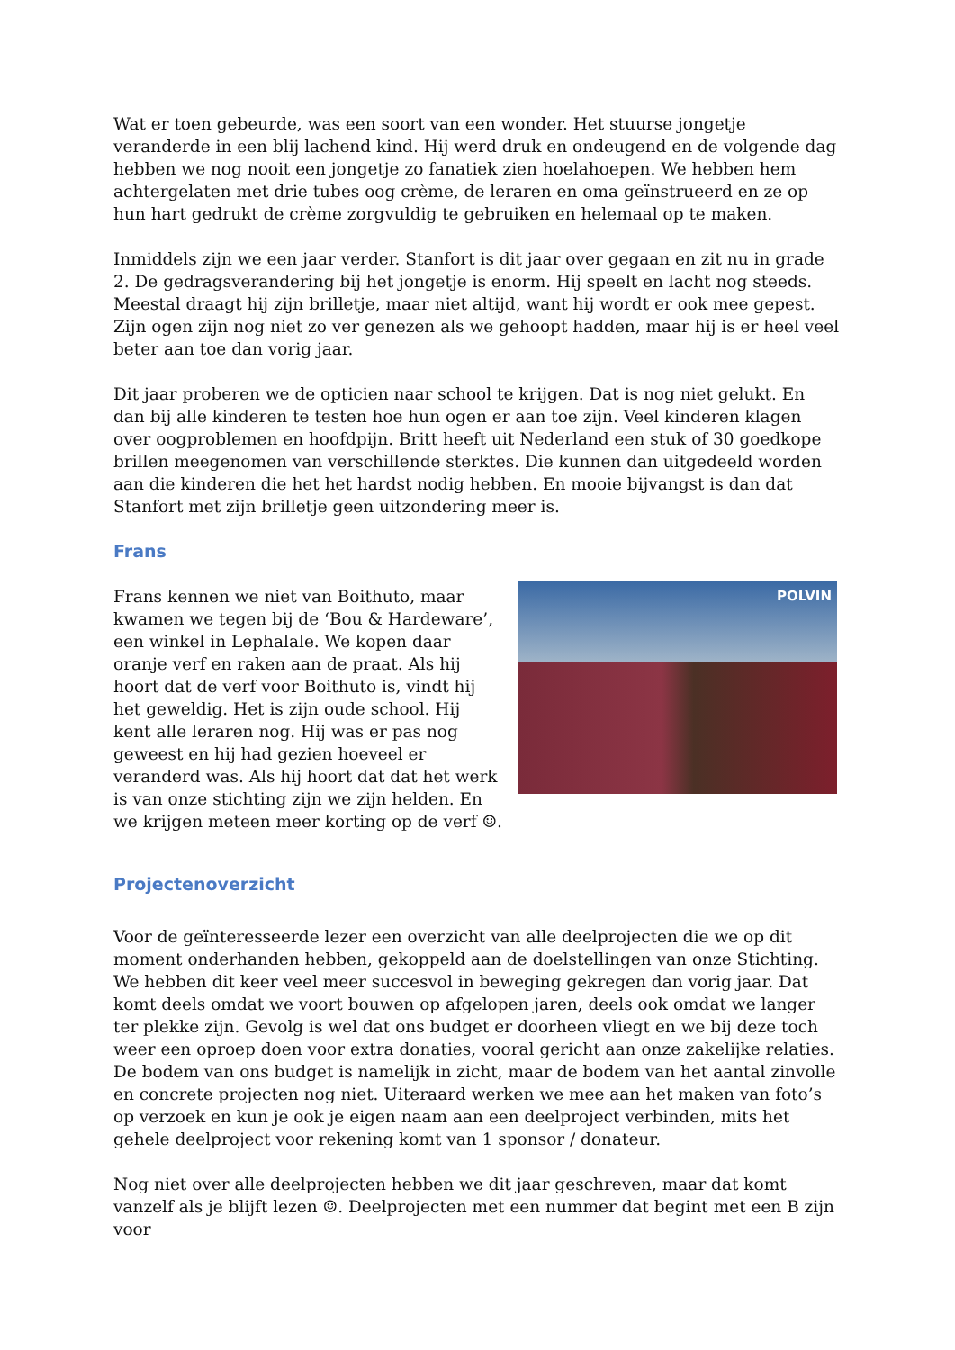Wat er toen gebeurde, was een soort van een wonder. Het stuurse jongetje veranderde in een blij lachend kind. Hij werd druk en ondeugend en de volgende dag hebben we nog nooit een jongetje zo fanatiek zien hoelahoepen. We hebben hem achtergelaten met drie tubes oog crème, de leraren en oma geïnstrueerd en ze op hun hart gedrukt de crème zorgvuldig te gebruiken en helemaal op te maken.
Inmiddels zijn we een jaar verder. Stanfort is dit jaar over gegaan en zit nu in grade 2. De gedragsverandering bij het jongetje is enorm. Hij speelt en lacht nog steeds. Meestal draagt hij zijn brilletje, maar niet altijd, want hij wordt er ook mee gepest. Zijn ogen zijn nog niet zo ver genezen als we gehoopt hadden, maar hij is er heel veel beter aan toe dan vorig jaar.
Dit jaar proberen we de opticien naar school te krijgen. Dat is nog niet gelukt. En dan bij alle kinderen te testen hoe hun ogen er aan toe zijn. Veel kinderen klagen over oogproblemen en hoofdpijn. Britt heeft uit Nederland een stuk of 30 goedkope brillen meegenomen van verschillende sterktes. Die kunnen dan uitgedeeld worden aan die kinderen die het het hardst nodig hebben. En mooie bijvangst is dan dat Stanfort met zijn brilletje geen uitzondering meer is.
Frans
Frans kennen we niet van Boithuto, maar kwamen we tegen bij de ‘Bou & Hardeware’, een winkel in Lephalale. We kopen daar oranje verf en raken aan de praat. Als hij hoort dat de verf voor Boithuto is, vindt hij het geweldig. Het is zijn oude school. Hij kent alle leraren nog. Hij was er pas nog geweest en hij had gezien hoeveel er veranderd was. Als hij hoort dat dat het werk is van onze stichting zijn we zijn helden. En we krijgen meteen meer korting op de verf ☺.
POLVIN
Projectenoverzicht
Voor de geïnteresseerde lezer een overzicht van alle deelprojecten die we op dit moment onderhanden hebben, gekoppeld aan de doelstellingen van onze Stichting. We hebben dit keer veel meer succesvol in beweging gekregen dan vorig jaar. Dat komt deels omdat we voort bouwen op afgelopen jaren, deels ook omdat we langer ter plekke zijn. Gevolg is wel dat ons budget er doorheen vliegt en we bij deze toch weer een oproep doen voor extra donaties, vooral gericht aan onze zakelijke relaties. De bodem van ons budget is namelijk in zicht, maar de bodem van het aantal zinvolle en concrete projecten nog niet. Uiteraard werken we mee aan het maken van foto’s op verzoek en kun je ook je eigen naam aan een deelproject verbinden, mits het gehele deelproject voor rekening komt van 1 sponsor / donateur.
Nog niet over alle deelprojecten hebben we dit jaar geschreven, maar dat komt vanzelf als je blijft lezen ☺. Deelprojecten met een nummer dat begint met een B zijn voor